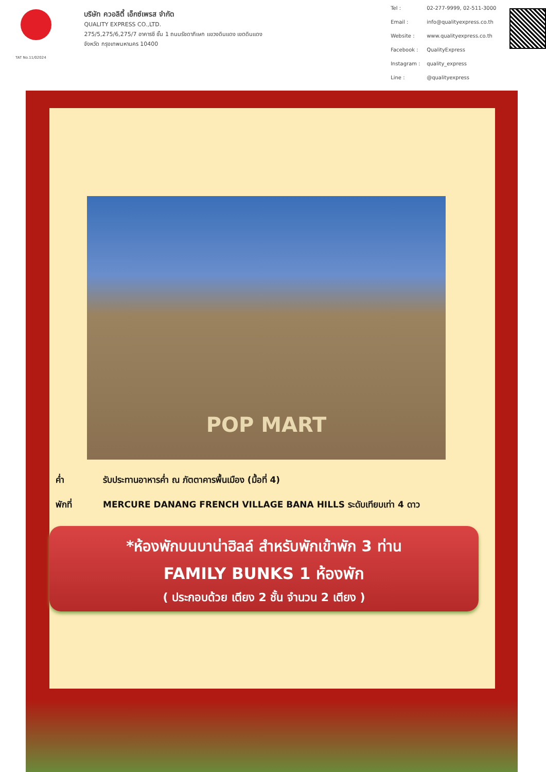TAT No.11/02024
บริษัท ควอลิตี้ เอ็กซ์เพรส จำกัด
QUALITY EXPRESS CO.,LTD.
275/5,275/6,275/7 อาคารซี ชั้น 1 ถนนรัชดาภิเษก แขวงดินแดง เขตดินแดง
จังหวัด กรุงเทพมหานคร 10400
Tel : 02-277-9999, 02-511-3000 Email : info@qualityexpress.co.th Website : www.qualityexpress.co.th Facebook : QualityExpress Instagram : quality_express Line : @qualityexpress
POP MART
ค่ำ รับประทานอาหารค่ำ ณ ภัตตาคารพื้นเมือง (มื้อที่ 4)
พักที่ MERCURE DANANG FRENCH VILLAGE BANA HILLS ระดับเทียบเท่า 4 ดาว
*ห้องพักบนบาน่าฮิลล์ สำหรับพักเข้าพัก 3 ท่าน
FAMILY BUNKS 1 ห้องพัก
( ประกอบด้วย เตียง 2 ชั้น จำนวน 2 เตียง )